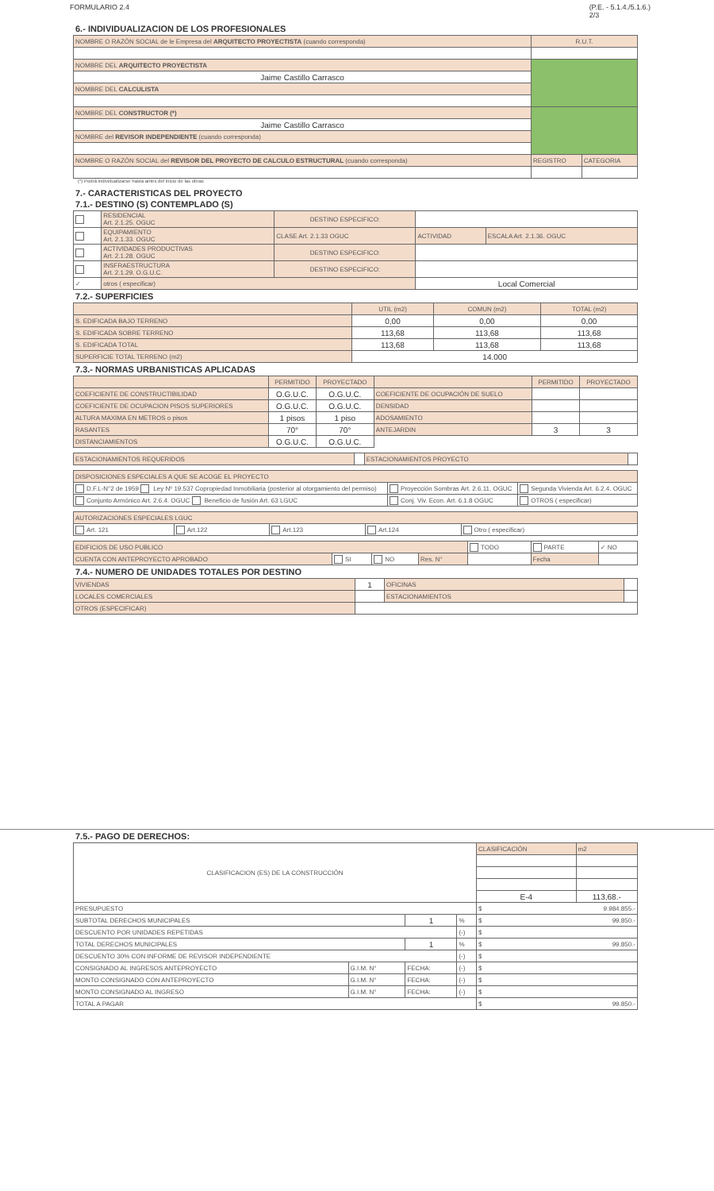FORMULARIO 2.4 (P.E. - 5.1.4./5.1.6.)
2/3
6.- INDIVIDUALIZACION DE LOS PROFESIONALES
| NOMBRE O RAZÓN SOCIAL de le Empresa del ARQUITECTO PROYECTISTA (cuando corresponda) | R.U.T. | |
| NOMBRE DEL ARQUITECTO PROYECTISTA | | |
| Jaime Castillo Carrasco | | |
| NOMBRE DEL CALCULISTA | | |
| NOMBRE DEL CONSTRUCTOR (*) | | |
| Jaime Castillo Carrasco | | |
| NOMBRE del REVISOR INDEPENDIENTE (cuando corresponda) | | |
| NOMBRE O RAZÓN SOCIAL del REVISOR DEL PROYECTO DE CALCULO ESTRUCTURAL (cuando corresponda) | REGISTRO | CATEGORIA |
(*) Podrá individualizarse hasta antes del inicio de las obras
7.- CARACTERISTICAS DEL PROYECTO
7.1.- DESTINO (S) CONTEMPLADO (S)
| | RESIDENCIAL Art. 2.1.25. OGUC | DESTINO ESPECIFICO: | | |
| | EQUIPAMIENTO Art. 2.1.33. OGUC | CLASE Art. 2.1.33 OGUC | ACTIVIDAD | ESCALA Art. 2.1.36. OGUC |
| | ACTIVIDADES PRODUCTIVAS Art. 2.1.28. OGUC | DESTINO ESPECIFICO: | | |
| | INSFRAESTRUCTURA Art. 2.1.29. O.G.U.C. | DESTINO ESPECIFICO: | | |
| ✓ | otros ( especificar) | | Local Comercial | |
7.2.- SUPERFICIES
| | UTIL (m2) | COMUN (m2) | TOTAL (m2) |
| --- | --- | --- | --- |
| S. EDIFICADA BAJO TERRENO | 0,00 | 0,00 | 0,00 |
| S. EDIFICADA SOBRE TERRENO | 113,68 | 113,68 | 113,68 |
| S. EDIFICADA TOTAL | 113,68 | 113,68 | 113,68 |
| SUPERFICIE TOTAL TERRENO (m2) | 14.000 | | |
7.3.- NORMAS URBANISTICAS APLICADAS
| | PERMITIDO | PROYECTADO | | PERMITIDO | PROYECTADO |
| --- | --- | --- | --- | --- | --- |
| COEFICIENTE DE CONSTRUCTIBILIDAD | O.G.U.C. | O.G.U.C. | COEFICIENTE DE OCUPACIÓN DE SUELO | | |
| COEFICIENTE DE OCUPACION PISOS SUPERIORES | O.G.U.C. | O.G.U.C. | DENSIDAD | | |
| ALTURA MAXIMA EN METROS o pisos | 1 pisos | 1 piso | ADOSAMIENTO | | |
| RASANTES | 70° | 70° | ANTEJARDIN | 3 | 3 |
| DISTANCIAMIENTOS | O.G.U.C. | O.G.U.C. | | | |
| ESTACIONAMIENTOS REQUERIDOS | | ESTACIONAMIENTOS PROYECTO | |
| DISPOSICIONES ESPECIALES A QUE SE ACOGE EL PROYECTO | | |
| D.F.L-N°2 de 1959 Ley Nº 19.537 Copropiedad Inmobiliaria (posterior al otorgamiento del permiso) | Proyección Sombras Art. 2.6.11. OGUC | Segunda Vivienda Art. 6.2.4. OGUC |
| Conjunto Armónico Art. 2.6.4. OGUC Beneficio de fusión Art. 63 LGUC | Conj. Viv. Econ. Art. 6.1.8 OGUC | OTROS ( especificar) |
| AUTORIZACIONES ESPECIALES LGUC | | | | |
| Art. 121 | Art.122 | Art.123 | Art.124 | Otro ( especificar) |
| EDIFICIOS DE USO PUBLICO | | | | TODO | PARTE | ✓ NO |
| CUENTA CON ANTEPROYECTO APROBADO | SI | NO | Res. N° | | Fecha | |
7.4.- NUMERO DE UNIDADES TOTALES POR DESTINO
| VIVIENDAS | 1 | OFICINAS | |
| LOCALES COMERCIALES | | ESTACIONAMIENTOS | |
| OTROS (ESPECIFICAR) | | | |
7.5.- PAGO DE DERECHOS:
| CLASIFICACION (ES) DE LA CONSTRUCCIÓN | | | | | CLASIFICACIÓN | m2 |
| | | | | | E-4 | 113,68.- |
| PRESUPUESTO | | | | | $ 9.984.855.- | |
| SUBTOTAL DERECHOS MUNICIPALES | | | 1 | % | $ 99.850.- | |
| DESCUENTO POR UNIDADES REPETIDAS | | | | (-) | $ | |
| TOTAL DERECHOS MUNICIPALES | | | 1 | % | $ 99.850.- | |
| DESCUENTO 30% CON INFORME DE REVISOR INDEPENDIENTE | | | | (-) | $ | |
| CONSIGNADO AL INGRESOS ANTEPROYECTO | G.I.M. N° | FECHA: | | (-) | $ | |
| MONTO CONSIGNADO CON ANTEPROYECTO | G.I.M. N° | FECHA: | | (-) | $ | |
| MONTO CONSIGNADO AL INGRESO | G.I.M. N° | FECHA: | | (-) | $ | |
| TOTAL A PAGAR | | | | | $ 99.850.- | |